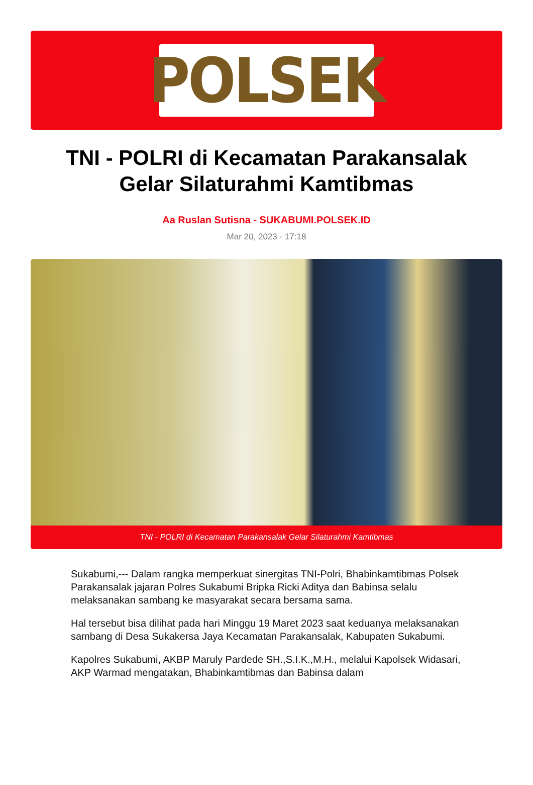POLSEK
TNI - POLRI di Kecamatan Parakansalak Gelar Silaturahmi Kamtibmas
Aa Ruslan Sutisna - SUKABUMI.POLSEK.ID
Mar 20, 2023 - 17:18
TNI - POLRI di Kecamatan Parakansalak Gelar Silaturahmi Kamtibmas
Sukabumi,--- Dalam rangka memperkuat sinergitas TNI-Polri, Bhabinkamtibmas Polsek Parakansalak jajaran Polres Sukabumi Bripka Ricki Aditya dan Babinsa selalu melaksanakan sambang ke masyarakat secara bersama sama.
Hal tersebut bisa dilihat pada hari Minggu 19 Maret 2023 saat keduanya melaksanakan sambang di Desa Sukakersa Jaya Kecamatan Parakansalak, Kabupaten Sukabumi.
Kapolres Sukabumi, AKBP Maruly Pardede SH.,S.I.K.,M.H., melalui Kapolsek Widasari, AKP Warmad mengatakan, Bhabinkamtibmas dan Babinsa dalam